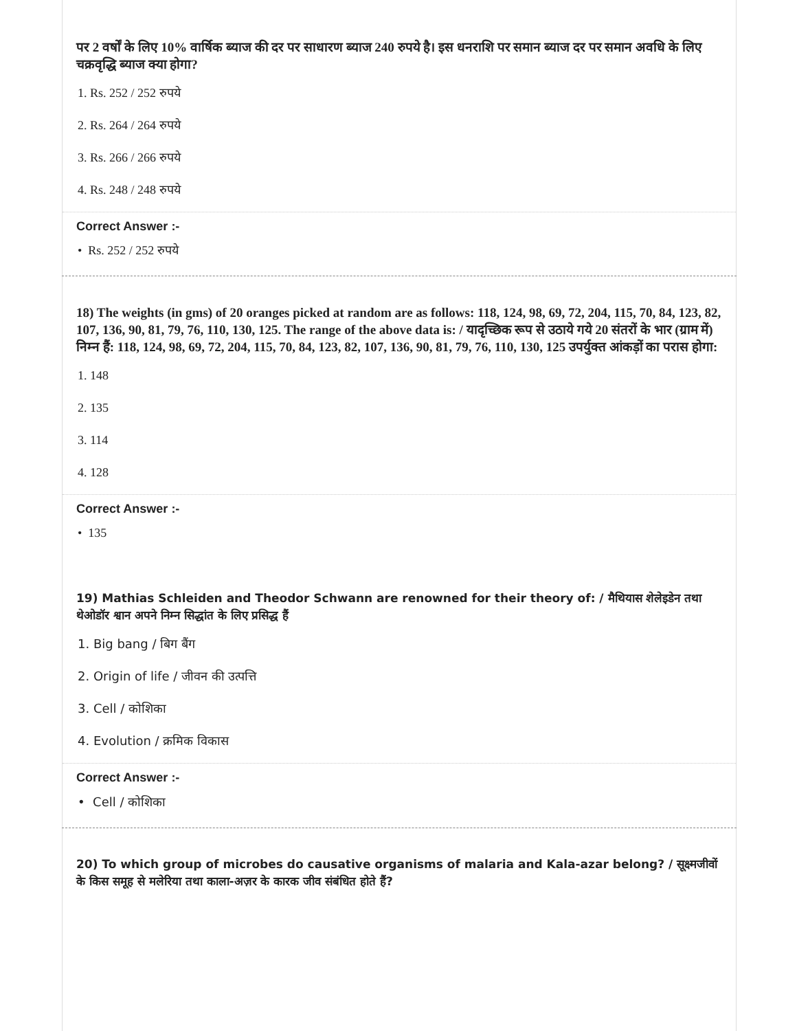पर 2 वर्षों के लिए 10% वार्षिक ब्याज की दर पर साधारण ब्याज 240 रुपये है। इस धनराशि पर समान ब्याज दर पर समान अवधि के लिए चक्रवृद्धि ब्याज क्या होगा?
1. Rs. 252 / 252 रुपये
2. Rs. 264 / 264 रुपये
3. Rs. 266 / 266 रुपये
4. Rs. 248 / 248 रुपये
Correct Answer :-
• Rs. 252 / 252 रुपये
18) The weights (in gms) of 20 oranges picked at random are as follows: 118, 124, 98, 69, 72, 204, 115, 70, 84, 123, 82, 107, 136, 90, 81, 79, 76, 110, 130, 125. The range of the above data is: / यादृच्छिक रूप से उठाये गये 20 संतरों के भार (ग्राम में) निम्न हैं: 118, 124, 98, 69, 72, 204, 115, 70, 84, 123, 82, 107, 136, 90, 81, 79, 76, 110, 130, 125 उपर्युक्त आंकड़ों का परास होगा:
1. 148
2. 135
3. 114
4. 128
Correct Answer :-
• 135
19) Mathias Schleiden and Theodor Schwann are renowned for their theory of: / मैथियास शेलेइडेन तथा थेओडॉर श्वान अपने निम्न सिद्धांत के लिए प्रसिद्ध हैं
1. Big bang / बिग बैंग
2. Origin of life / जीवन की उत्पत्ति
3. Cell / कोशिका
4. Evolution / क्रमिक विकास
Correct Answer :-
• Cell / कोशिका
20) To which group of microbes do causative organisms of malaria and Kala-azar belong? / सूक्ष्मजीवों के किस समूह से मलेरिया तथा काला-अज़र के कारक जीव संबंधित होते हैं?